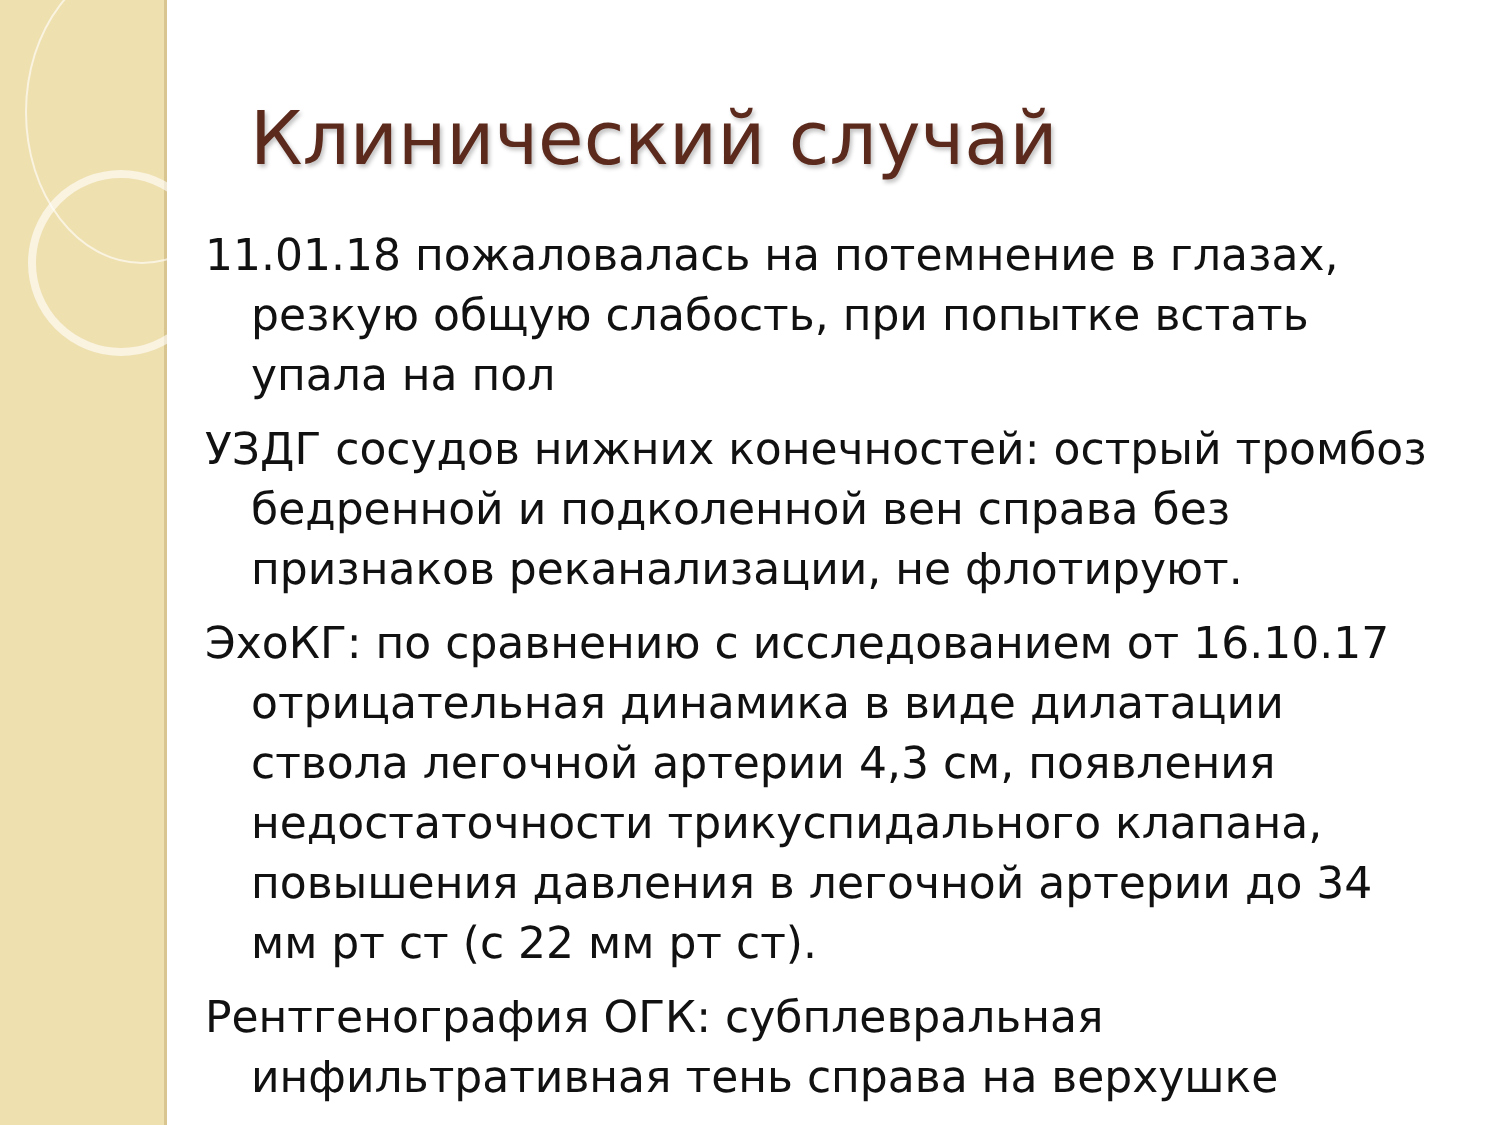Клинический случай
11.01.18 пожаловалась на потемнение в глазах, резкую общую слабость, при попытке встать упала на пол
УЗДГ сосудов нижних конечностей: острый тромбоз бедренной и подколенной вен справа без признаков реканализации, не флотируют.
ЭхоКГ: по сравнению с исследованием от 16.10.17 отрицательная динамика в виде дилатации ствола легочной артерии 4,3 см, появления недостаточности трикуспидального клапана, повышения давления в легочной артерии до 34 мм рт ст (с 22 мм рт ст).
Рентгенография ОГК: субплевральная инфильтративная тень справа на верхушке